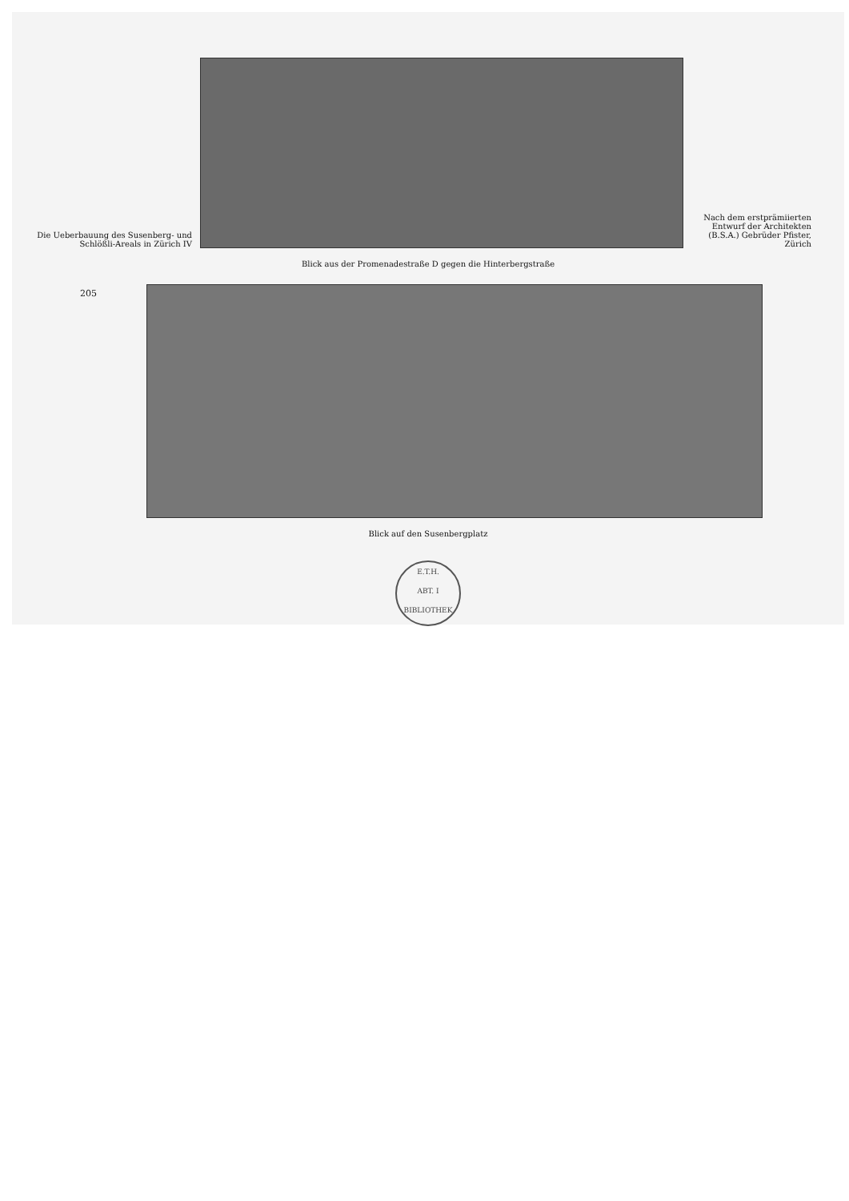Die Ueberbauung des Susenberg- und Schlößli-Areals in Zürich IV
Nach dem erstprämiierten Entwurf der Architekten (B.S.A.) Gebrüder Pfister, Zürich
Blick aus der Promenadestraße D gegen die Hinterbergstraße
205
Blick auf den Susenbergplatz
E.T.H.
ABT. I
BIBLIOTHEK